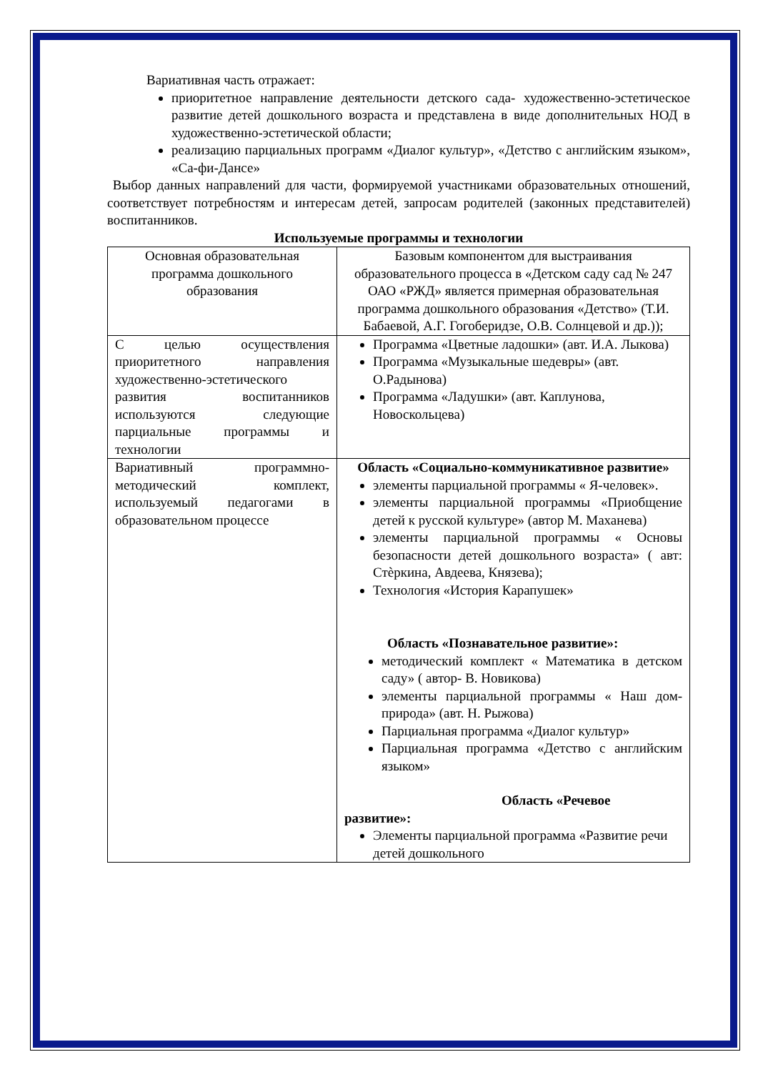Вариативная часть отражает:
приоритетное направление деятельности детского сада- художественно-эстетическое развитие детей дошкольного возраста и представлена в виде дополнительных НОД в художественно-эстетической области;
реализацию парциальных программ «Диалог культур», «Детство с английским языком», «Са-фи-Дансе»
Выбор данных направлений для части, формируемой участниками образовательных отношений, соответствует потребностям и интересам детей, запросам родителей (законных представителей) воспитанников.
Используемые программы и технологии
| Основная образовательная программа дошкольного образования | Базовым компонентом для выстраивания образовательного процесса в «Детском саду сад № 247 ОАО «РЖД» является примерная образовательная программа дошкольного образования «Детство» (Т.И. Бабаевой, А.Г. Гогоберидзе, О.В. Солнцевой и др.)); |
| С целью осуществления приоритетного направления художественно-эстетического развития воспитанников используются следующие парциальные программы и технологии | Программа «Цветные ладошки» (авт. И.А. Лыкова) Программа «Музыкальные шедевры» (авт. О.Радынова) Программа «Ладушки» (авт. Каплунова, Новоскольцева) |
| Вариативный программно-методический комплект, используемый педагогами в образовательном процессе | Область «Социально-коммуникативное развитие» элементы парциальной программы « Я-человек». элементы парциальной программы «Приобщение детей к русской культуре» (автор М. Маханева) элементы парциальной программы « Основы безопасности детей дошкольного возраста» ( авт: Стѐркина, Авдеева, Князева); Технология «История Карапушек» Область «Познавательное развитие»: методический комплект « Математика в детском саду» ( автор- В. Новикова) элементы парциальной программы « Наш дом- природа» (авт. Н. Рыжова) Парциальная программа «Диалог культур» Парциальная программа «Детство с английским языком» Область «Речевое развитие»: Элементы парциальной программа «Развитие речи детей дошкольного |